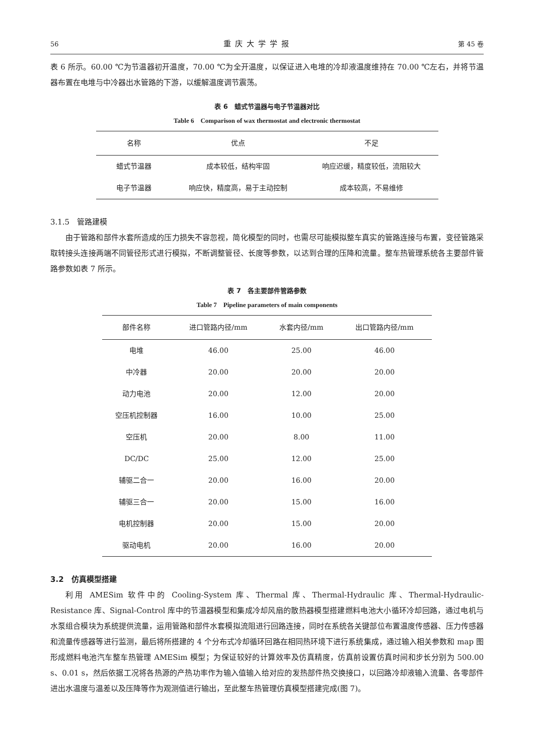56 重庆大学学报 第 45 卷
表 6 所示。60.00 ℃为节温器初开温度，70.00 ℃为全开温度，以保证进入电堆的冷却液温度维持在 70.00 ℃左右，并将节温器布置在电堆与中冷器出水管路的下游，以缓解温度调节震荡。
表 6　蜡式节温器与电子节温器对比
Table 6　Comparison of wax thermostat and electronic thermostat
| 名称 | 优点 | 不足 |
| --- | --- | --- |
| 蜡式节温器 | 成本较低，结构牢固 | 响应迟缓，精度较低，流阻较大 |
| 电子节温器 | 响应快，精度高，易于主动控制 | 成本较高，不易维修 |
3.1.5　管路建模
由于管路和部件水套所造成的压力损失不容忽视，简化模型的同时，也需尽可能模拟整车真实的管路连接与布置，变径管路采取转接头连接两端不同管径形式进行模拟，不断调整管径、长度等参数，以达到合理的压降和流量。整车热管理系统各主要部件管路参数如表 7 所示。
表 7　各主要部件管路参数
Table 7　Pipeline parameters of main components
| 部件名称 | 进口管路内径/mm | 水套内径/mm | 出口管路内径/mm |
| --- | --- | --- | --- |
| 电堆 | 46.00 | 25.00 | 46.00 |
| 中冷器 | 20.00 | 20.00 | 20.00 |
| 动力电池 | 20.00 | 12.00 | 20.00 |
| 空压机控制器 | 16.00 | 10.00 | 25.00 |
| 空压机 | 20.00 | 8.00 | 11.00 |
| DC/DC | 25.00 | 12.00 | 25.00 |
| 辅驱二合一 | 20.00 | 16.00 | 20.00 |
| 辅驱三合一 | 20.00 | 15.00 | 16.00 |
| 电机控制器 | 20.00 | 15.00 | 20.00 |
| 驱动电机 | 20.00 | 16.00 | 20.00 |
3.2　仿真模型搭建
利用 AMESim 软件中的 Cooling-System 库、Thermal 库、Thermal-Hydraulic 库、Thermal-Hydraulic-Resistance 库、Signal-Control 库中的节温器模型和集成冷却风扇的散热器模型搭建燃料电池大小循环冷却回路，通过电机与水泵组合模块为系统提供流量，运用管路和部件水套模拟流阻进行回路连接，同时在系统各关键部位布置温度传感器、压力传感器和流量传感器等进行监测，最后将所搭建的 4 个分布式冷却循环回路在相同热环境下进行系统集成，通过输入相关参数和 map 图形成燃料电池汽车整车热管理 AMESim 模型；为保证较好的计算效率及仿真精度，仿真前设置仿真时间和步长分别为 500.00 s、0.01 s，然后依据工况将各热源的产热功率作为输入值输入给对应的发热部件热交换接口，以回路冷却液输入流量、各零部件进出水温度与温差以及压降等作为观测值进行输出，至此整车热管理仿真模型搭建完成(图 7)。